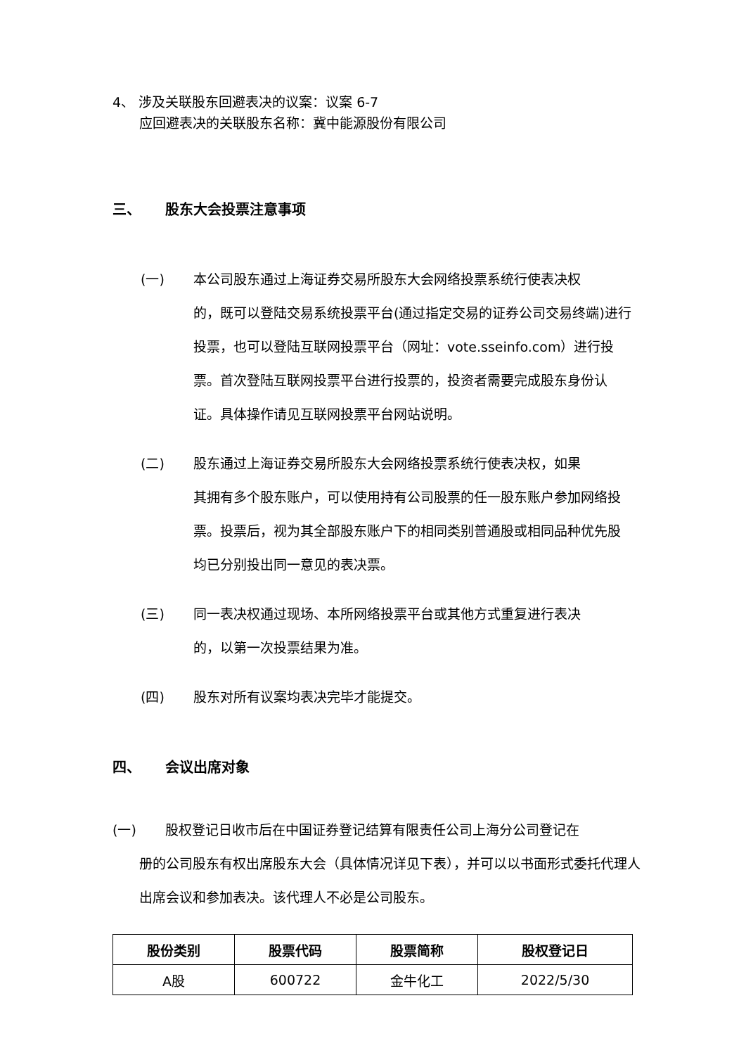4、 涉及关联股东回避表决的议案：议案 6-7
应回避表决的关联股东名称：冀中能源股份有限公司
三、 股东大会投票注意事项
(一) 本公司股东通过上海证券交易所股东大会网络投票系统行使表决权
的，既可以登陆交易系统投票平台(通过指定交易的证券公司交易终端)进行投票，也可以登陆互联网投票平台（网址：vote.sseinfo.com）进行投票。首次登陆互联网投票平台进行投票的，投资者需要完成股东身份认证。具体操作请见互联网投票平台网站说明。
(二) 股东通过上海证券交易所股东大会网络投票系统行使表决权，如果
其拥有多个股东账户，可以使用持有公司股票的任一股东账户参加网络投票。投票后，视为其全部股东账户下的相同类别普通股或相同品种优先股均已分别投出同一意见的表决票。
(三) 同一表决权通过现场、本所网络投票平台或其他方式重复进行表决
的，以第一次投票结果为准。
(四) 股东对所有议案均表决完毕才能提交。
四、 会议出席对象
(一) 股权登记日收市后在中国证券登记结算有限责任公司上海分公司登记在
册的公司股东有权出席股东大会（具体情况详见下表），并可以以书面形式委托代理人出席会议和参加表决。该代理人不必是公司股东。
| 股份类别 | 股票代码 | 股票简称 | 股权登记日 |
| --- | --- | --- | --- |
| A股 | 600722 | 金牛化工 | 2022/5/30 |